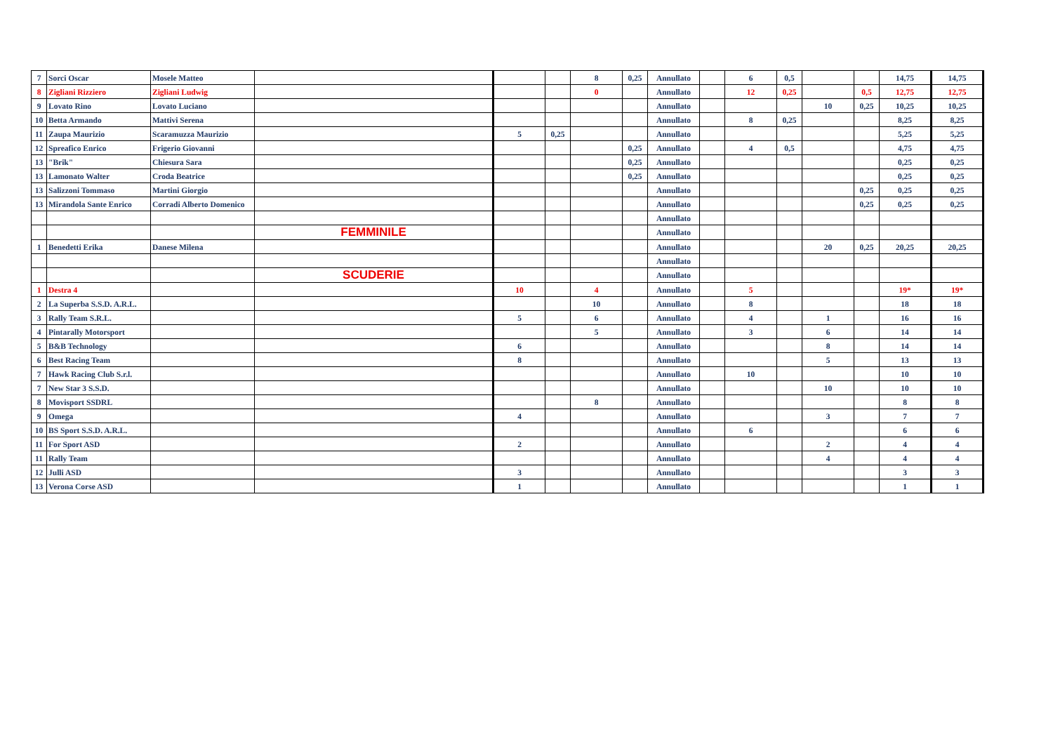| 7 | Sorci Oscar | Mosele Matteo | | | | 8 | 0,25 | Annullato | | 6 | 0,5 | | | 14,75 | 14,75 |
| 8 | Zigliani Rizziero | Zigliani Ludwig | | | | 0 | | Annullato | | 12 | 0,25 | | 0,5 | 12,75 | 12,75 |
| 9 | Lovato Rino | Lovato Luciano | | | | | | Annullato | | | | 10 | 0,25 | 10,25 | 10,25 |
| 10 | Betta Armando | Mattivi Serena | | | | | | Annullato | | 8 | 0,25 | | | 8,25 | 8,25 |
| 11 | Zaupa Maurizio | Scaramuzza Maurizio | | 5 | 0,25 | | | Annullato | | | | | | 5,25 | 5,25 |
| 12 | Spreafico Enrico | Frigerio Giovanni | | | | | 0,25 | Annullato | | 4 | 0,5 | | | 4,75 | 4,75 |
| 13 | "Brik" | Chiesura Sara | | | | | 0,25 | Annullato | | | | | | 0,25 | 0,25 |
| 13 | Lamonato Walter | Croda Beatrice | | | | | 0,25 | Annullato | | | | | | 0,25 | 0,25 |
| 13 | Salizzoni Tommaso | Martini Giorgio | | | | | | Annullato | | | | | 0,25 | 0,25 | 0,25 |
| 13 | Mirandola Sante Enrico | Corradi Alberto Domenico | | | | | | Annullato | | | | | 0,25 | 0,25 | 0,25 |
| | | | | | | | | Annullato | | | | | | | |
| | | | FEMMINILE | | | | | Annullato | | | | | | | |
| 1 | Benedetti Erika | Danese Milena | | | | | | Annullato | | | | 20 | 0,25 | 20,25 | 20,25 |
| | | | | | | | | Annullato | | | | | | | |
| | | | SCUDERIE | | | | | Annullato | | | | | | | |
| 1 | Destra 4 | | | 10 | | 4 | | Annullato | | 5 | | | | 19* | 19* |
| 2 | La Superba S.S.D. A.R.L. | | | | | 10 | | Annullato | | 8 | | | | 18 | 18 |
| 3 | Rally Team S.R.L. | | | 5 | | 6 | | Annullato | | 4 | | 1 | | 16 | 16 |
| 4 | Pintarally Motorsport | | | | | 5 | | Annullato | | 3 | | 6 | | 14 | 14 |
| 5 | B&B Technology | | | 6 | | | | Annullato | | | | 8 | | 14 | 14 |
| 6 | Best Racing Team | | | 8 | | | | Annullato | | | | 5 | | 13 | 13 |
| 7 | Hawk Racing Club S.r.l. | | | | | | | Annullato | | 10 | | | | 10 | 10 |
| 7 | New Star 3 S.S.D. | | | | | | | Annullato | | | | 10 | | 10 | 10 |
| 8 | Movisport SSDRL | | | | | 8 | | Annullato | | | | | | 8 | 8 |
| 9 | Omega | | | 4 | | | | Annullato | | | | 3 | | 7 | 7 |
| 10 | BS Sport S.S.D. A.R.L. | | | | | | | Annullato | | 6 | | | | 6 | 6 |
| 11 | For Sport ASD | | | 2 | | | | Annullato | | | | 2 | | 4 | 4 |
| 11 | Rally Team | | | | | | | Annullato | | | | 4 | | 4 | 4 |
| 12 | Julli ASD | | | 3 | | | | Annullato | | | | | | 3 | 3 |
| 13 | Verona Corse ASD | | | 1 | | | | Annullato | | | | | | 1 | 1 |